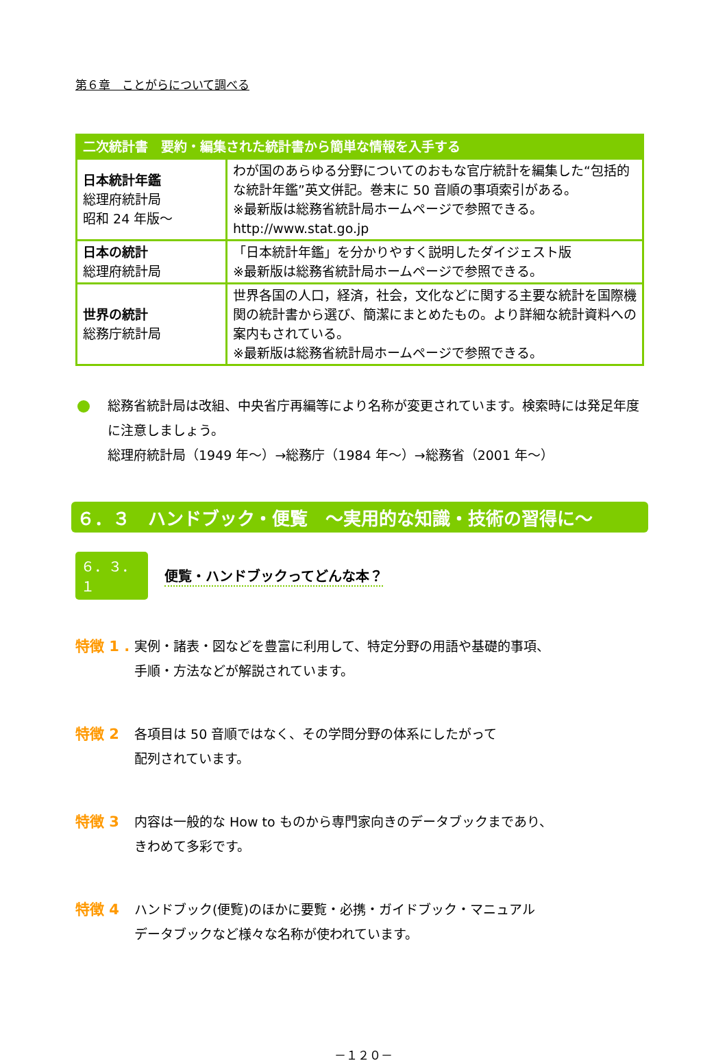第６章　ことがらについて調べる
| 二次統計書 要約・編集された統計書から簡単な情報を入手する | |
| --- | --- |
| 日本統計年鑑 総理府統計局 昭和 24 年版～ | わが国のあらゆる分野についてのおもな官庁統計を編集した“包括的な統計年鑑”英文併記。巻末に 50 音順の事項索引がある。 ※最新版は総務省統計局ホームページで参照できる。 http://www.stat.go.jp |
| 日本の統計 総理府統計局 | 「日本統計年鑑」を分かりやすく説明したダイジェスト版 ※最新版は総務省統計局ホームページで参照できる。 |
| 世界の統計 総務庁統計局 | 世界各国の人口，経済，社会，文化などに関する主要な統計を国際機関の統計書から選び、簡潔にまとめたもの。より詳細な統計資料への案内もされている。 ※最新版は総務省統計局ホームページで参照できる。 |
総務省統計局は改組、中央省庁再編等により名称が変更されています。検索時には発足年度に注意しましょう。
総理府統計局（1949 年～）→総務庁（1984 年～）→総務省（2001 年～）
６．３　ハンドブック・便覧　～実用的な知識・技術の習得に～
６．３．１ 便覧・ハンドブックってどんな本？
特徴 1 . 実例・諸表・図などを豊富に利用して、特定分野の用語や基礎的事項、
手順・方法などが解説されています。
特徴 2 各項目は 50 音順ではなく、その学問分野の体系にしたがって
配列されています。
特徴 3 内容は一般的な How to ものから専門家向きのデータブックまであり、
きわめて多彩です。
特徴 4 ハンドブック(便覧)のほかに要覧・必携・ガイドブック・マニュアル
データブックなど様々な名称が使われています。
－１２０－